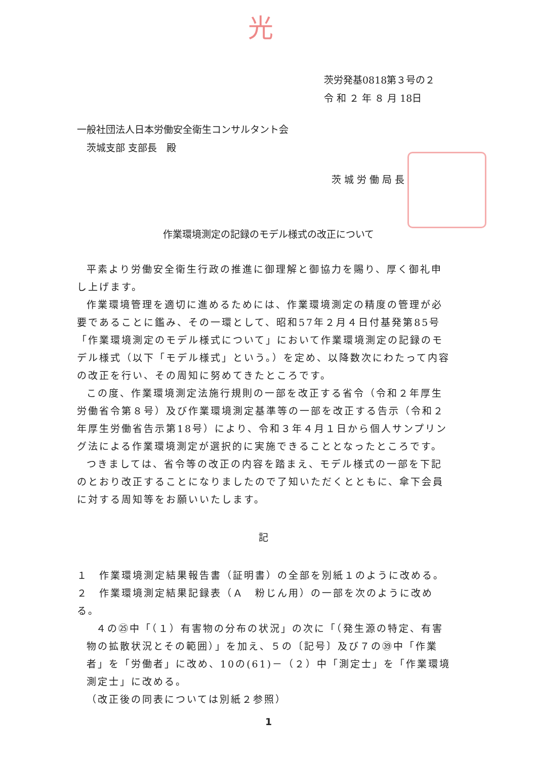光
茨労発基0818第３号の２
令 和 ２ 年 ８ 月 18日
一般社団法人日本労働安全衛生コンサルタント会
　茨城支部 支部長　殿
茨城労働局長
作業環境測定の記録のモデル様式の改正について
平素より労働安全衛生行政の推進に御理解と御協力を賜り、厚く御礼申し上げます。
作業環境管理を適切に進めるためには、作業環境測定の精度の管理が必要であることに鑑み、その一環として、昭和57年２月４日付基発第85号「作業環境測定のモデル様式について」において作業環境測定の記録のモデル様式（以下「モデル様式」という。）を定め、以降数次にわたって内容の改正を行い、その周知に努めてきたところです。
この度、作業環境測定法施行規則の一部を改正する省令（令和２年厚生労働省令第８号）及び作業環境測定基準等の一部を改正する告示（令和２年厚生労働省告示第18号）により、令和３年４月１日から個人サンプリング法による作業環境測定が選択的に実施できることとなったところです。
つきましては、省令等の改正の内容を踏まえ、モデル様式の一部を下記のとおり改正することになりましたので了知いただくとともに、傘下会員に対する周知等をお願いいたします。
記
１　作業環境測定結果報告書（証明書）の全部を別紙１のように改める。
２　作業環境測定結果記録表（Ａ　粉じん用）の一部を次のように改める。
４の㉕中「（１）有害物の分布の状況」の次に「（発生源の特定、有害物の拡散状況とその範囲）」を加え、５の〔記号〕及び７の㊴中「作業者」を「労働者」に改め、10の(61)－（２）中「測定士」を「作業環境測定士」に改める。
（改正後の同表については別紙２参照）
1